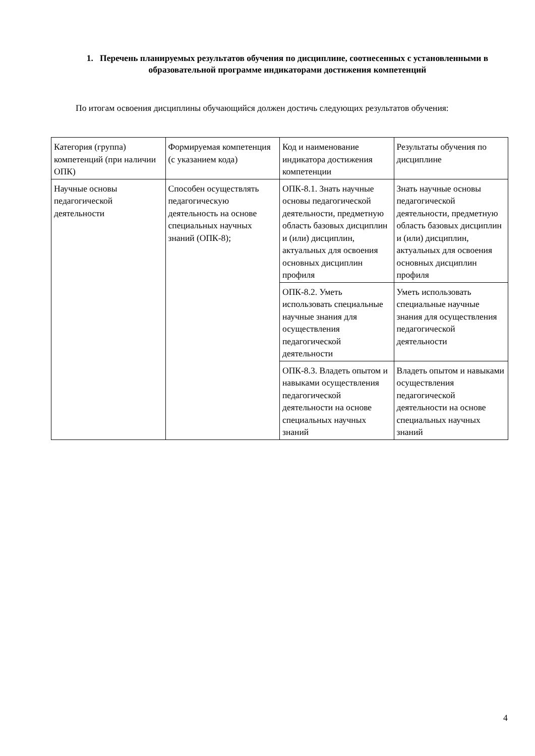1. Перечень планируемых результатов обучения по дисциплине, соотнесенных с установленными в образовательной программе индикаторами достижения компетенций
По итогам освоения дисциплины обучающийся должен достичь следующих результатов обучения:
| Категория (группа) компетенций (при наличии ОПК) | Формируемая компетенция (с указанием кода) | Код и наименование индикатора достижения компетенции | Результаты обучения по дисциплине |
| Научные основы педагогической деятельности | Способен осуществлять педагогическую деятельность на основе специальных научных знаний (ОПК-8); | ОПК-8.1. Знать научные основы педагогической деятельности, предметную область базовых дисциплин и (или) дисциплин, актуальных для освоения основных дисциплин профиля | Знать научные основы педагогической деятельности, предметную область базовых дисциплин и (или) дисциплин, актуальных для освоения основных дисциплин профиля |
| | | ОПК-8.2. Уметь использовать специальные научные знания для осуществления педагогической деятельности | Уметь использовать специальные научные знания для осуществления педагогической деятельности |
| | | ОПК-8.3. Владеть опытом и навыками осуществления педагогической деятельности на основе специальных научных знаний | Владеть опытом и навыками осуществления педагогической деятельности на основе специальных научных знаний |
4